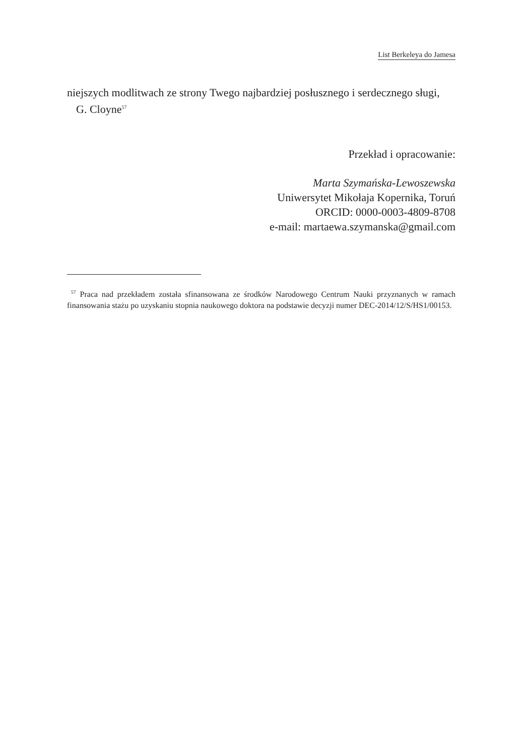List Berkeleya do Jamesa
niejszych modlitwach ze strony Twego najbardziej posłusznego i serdecznego sługi,
G. Cloyne<sup>57</sup>
Przekład i opracowanie:
Marta Szymańska-Lewoszewska
Uniwersytet Mikołaja Kopernika, Toruń
ORCID: 0000-0003-4809-8708
e-mail: martaewa.szymanska@gmail.com
<sup>57</sup> Praca nad przekładem została sfinansowana ze środków Narodowego Centrum Nauki przyznanych w ramach finansowania stażu po uzyskaniu stopnia naukowego doktora na podstawie decyzji numer DEC-2014/12/S/HS1/00153.